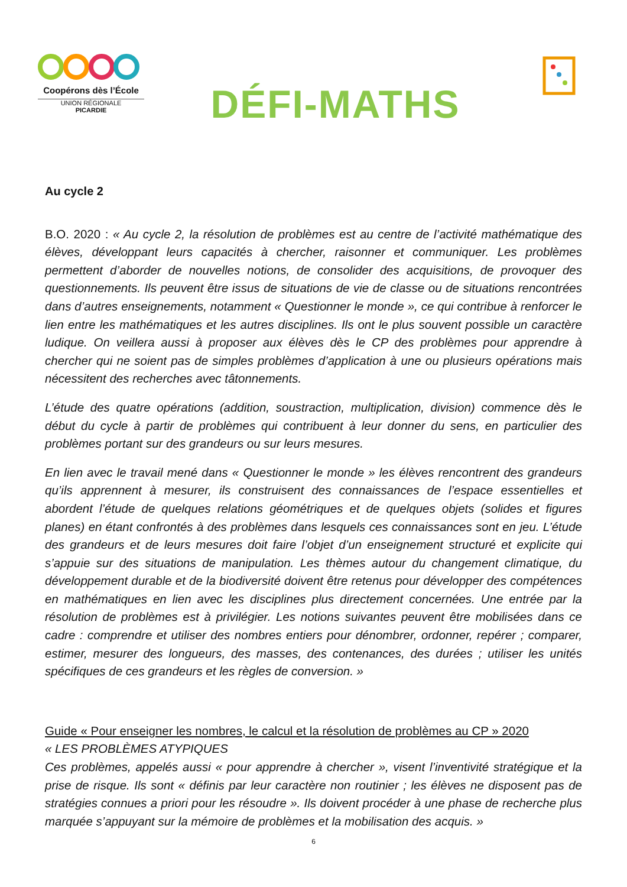Coopérons dès l’École
UNION RÉGIONALE
PICARDIE
DÉFI-MATHS
Au cycle 2
B.O. 2020 : « Au cycle 2, la résolution de problèmes est au centre de l’activité mathématique des élèves, développant leurs capacités à chercher, raisonner et communiquer. Les problèmes permettent d’aborder de nouvelles notions, de consolider des acquisitions, de provoquer des questionnements. Ils peuvent être issus de situations de vie de classe ou de situations rencontrées dans d’autres enseignements, notamment « Questionner le monde », ce qui contribue à renforcer le lien entre les mathématiques et les autres disciplines. Ils ont le plus souvent possible un caractère ludique. On veillera aussi à proposer aux élèves dès le CP des problèmes pour apprendre à chercher qui ne soient pas de simples problèmes d’application à une ou plusieurs opérations mais nécessitent des recherches avec tâtonnements.
L’étude des quatre opérations (addition, soustraction, multiplication, division) commence dès le début du cycle à partir de problèmes qui contribuent à leur donner du sens, en particulier des problèmes portant sur des grandeurs ou sur leurs mesures.
En lien avec le travail mené dans « Questionner le monde » les élèves rencontrent des grandeurs qu’ils apprennent à mesurer, ils construisent des connaissances de l’espace essentielles et abordent l’étude de quelques relations géométriques et de quelques objets (solides et figures planes) en étant confrontés à des problèmes dans lesquels ces connaissances sont en jeu. L’étude des grandeurs et de leurs mesures doit faire l’objet d’un enseignement structuré et explicite qui s’appuie sur des situations de manipulation. Les thèmes autour du changement climatique, du développement durable et de la biodiversité doivent être retenus pour développer des compétences en mathématiques en lien avec les disciplines plus directement concernées. Une entrée par la résolution de problèmes est à privilégier. Les notions suivantes peuvent être mobilisées dans ce cadre : comprendre et utiliser des nombres entiers pour dénombrer, ordonner, repérer ; comparer, estimer, mesurer des longueurs, des masses, des contenances, des durées ; utiliser les unités spécifiques de ces grandeurs et les règles de conversion. »
Guide « Pour enseigner les nombres, le calcul et la résolution de problèmes au CP » 2020
« LES PROBLÈMES ATYPIQUES
Ces problèmes, appelés aussi « pour apprendre à chercher », visent l’inventivité stratégique et la prise de risque. Ils sont « définis par leur caractère non routinier ; les élèves ne disposent pas de stratégies connues a priori pour les résoudre ». Ils doivent procéder à une phase de recherche plus marquée s’appuyant sur la mémoire de problèmes et la mobilisation des acquis. »
6